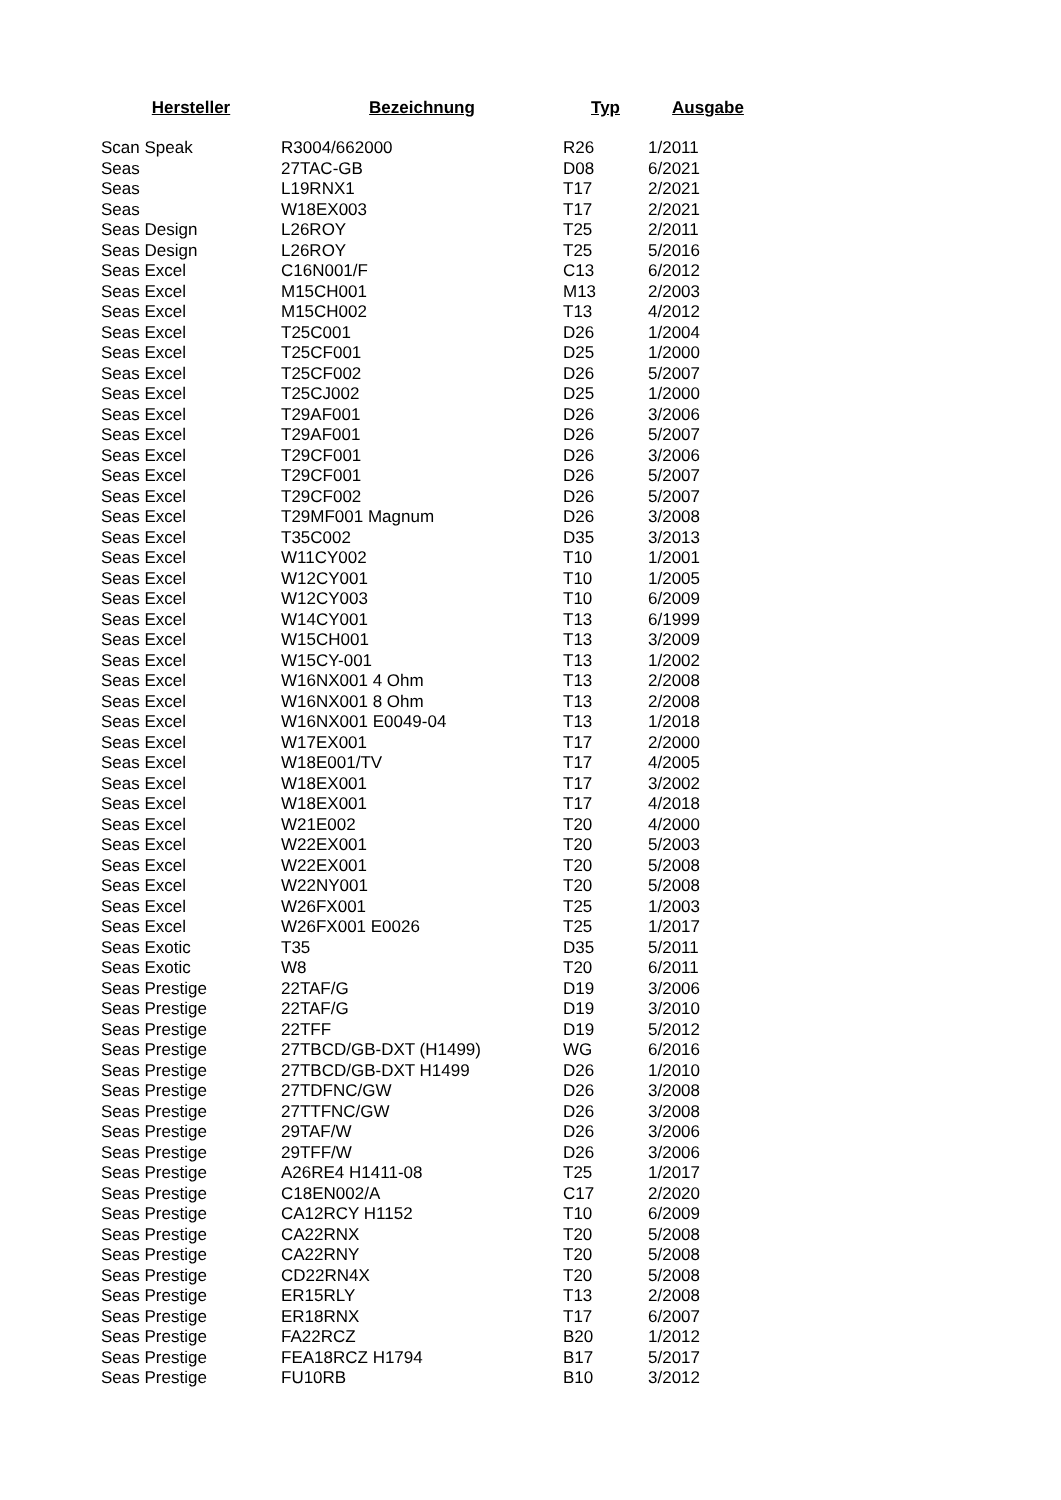| Hersteller | Bezeichnung | Typ | Ausgabe |
| --- | --- | --- | --- |
| Scan Speak | R3004/662000 | R26 | 1/2011 |
| Seas | 27TAC-GB | D08 | 6/2021 |
| Seas | L19RNX1 | T17 | 2/2021 |
| Seas | W18EX003 | T17 | 2/2021 |
| Seas Design | L26ROY | T25 | 2/2011 |
| Seas Design | L26ROY | T25 | 5/2016 |
| Seas Excel | C16N001/F | C13 | 6/2012 |
| Seas Excel | M15CH001 | M13 | 2/2003 |
| Seas Excel | M15CH002 | T13 | 4/2012 |
| Seas Excel | T25C001 | D26 | 1/2004 |
| Seas Excel | T25CF001 | D25 | 1/2000 |
| Seas Excel | T25CF002 | D26 | 5/2007 |
| Seas Excel | T25CJ002 | D25 | 1/2000 |
| Seas Excel | T29AF001 | D26 | 3/2006 |
| Seas Excel | T29AF001 | D26 | 5/2007 |
| Seas Excel | T29CF001 | D26 | 3/2006 |
| Seas Excel | T29CF001 | D26 | 5/2007 |
| Seas Excel | T29CF002 | D26 | 5/2007 |
| Seas Excel | T29MF001 Magnum | D26 | 3/2008 |
| Seas Excel | T35C002 | D35 | 3/2013 |
| Seas Excel | W11CY002 | T10 | 1/2001 |
| Seas Excel | W12CY001 | T10 | 1/2005 |
| Seas Excel | W12CY003 | T10 | 6/2009 |
| Seas Excel | W14CY001 | T13 | 6/1999 |
| Seas Excel | W15CH001 | T13 | 3/2009 |
| Seas Excel | W15CY-001 | T13 | 1/2002 |
| Seas Excel | W16NX001 4 Ohm | T13 | 2/2008 |
| Seas Excel | W16NX001 8 Ohm | T13 | 2/2008 |
| Seas Excel | W16NX001 E0049-04 | T13 | 1/2018 |
| Seas Excel | W17EX001 | T17 | 2/2000 |
| Seas Excel | W18E001/TV | T17 | 4/2005 |
| Seas Excel | W18EX001 | T17 | 3/2002 |
| Seas Excel | W18EX001 | T17 | 4/2018 |
| Seas Excel | W21E002 | T20 | 4/2000 |
| Seas Excel | W22EX001 | T20 | 5/2003 |
| Seas Excel | W22EX001 | T20 | 5/2008 |
| Seas Excel | W22NY001 | T20 | 5/2008 |
| Seas Excel | W26FX001 | T25 | 1/2003 |
| Seas Excel | W26FX001 E0026 | T25 | 1/2017 |
| Seas Exotic | T35 | D35 | 5/2011 |
| Seas Exotic | W8 | T20 | 6/2011 |
| Seas Prestige | 22TAF/G | D19 | 3/2006 |
| Seas Prestige | 22TAF/G | D19 | 3/2010 |
| Seas Prestige | 22TFF | D19 | 5/2012 |
| Seas Prestige | 27TBCD/GB-DXT (H1499) | WG | 6/2016 |
| Seas Prestige | 27TBCD/GB-DXT H1499 | D26 | 1/2010 |
| Seas Prestige | 27TDFNC/GW | D26 | 3/2008 |
| Seas Prestige | 27TTFNC/GW | D26 | 3/2008 |
| Seas Prestige | 29TAF/W | D26 | 3/2006 |
| Seas Prestige | 29TFF/W | D26 | 3/2006 |
| Seas Prestige | A26RE4 H1411-08 | T25 | 1/2017 |
| Seas Prestige | C18EN002/A | C17 | 2/2020 |
| Seas Prestige | CA12RCY H1152 | T10 | 6/2009 |
| Seas Prestige | CA22RNX | T20 | 5/2008 |
| Seas Prestige | CA22RNY | T20 | 5/2008 |
| Seas Prestige | CD22RN4X | T20 | 5/2008 |
| Seas Prestige | ER15RLY | T13 | 2/2008 |
| Seas Prestige | ER18RNX | T17 | 6/2007 |
| Seas Prestige | FA22RCZ | B20 | 1/2012 |
| Seas Prestige | FEA18RCZ H1794 | B17 | 5/2017 |
| Seas Prestige | FU10RB | B10 | 3/2012 |